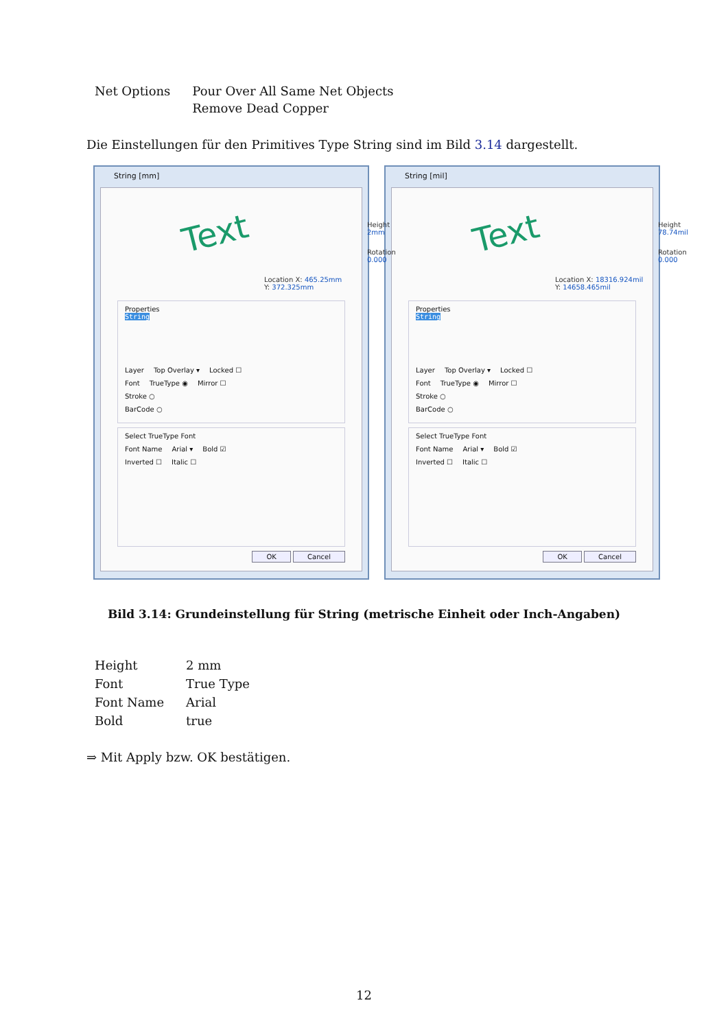| Net Options | Pour Over All Same Net Objects Remove Dead Copper |
Die Einstellungen für den Primitives Type String sind im Bild 3.14 dargestellt.
String [mm]
Text Height 2mm
Rotation 0.000
Location X: 465.25mm
Y: 372.325mm
Properties
String
Layer Top Overlay ▾ Locked ☐
Font TrueType ◉ Mirror ☐
Stroke ○
BarCode ○
Select TrueType Font
Font Name Arial ▾ Bold ☑
Inverted ☐ Italic ☐
OK Cancel
String [mil]
Text Height 78.74mil
Rotation 0.000
Location X: 18316.924mil
Y: 14658.465mil
Properties
String
Layer Top Overlay ▾ Locked ☐
Font TrueType ◉ Mirror ☐
Stroke ○
BarCode ○
Select TrueType Font
Font Name Arial ▾ Bold ☑
Inverted ☐ Italic ☐
OK Cancel
Bild 3.14: Grundeinstellung für String (metrische Einheit oder Inch-Angaben)
| Height | 2 mm |
| Font | True Type |
| Font Name | Arial |
| Bold | true |
⇒ Mit Apply bzw. OK bestätigen.
12